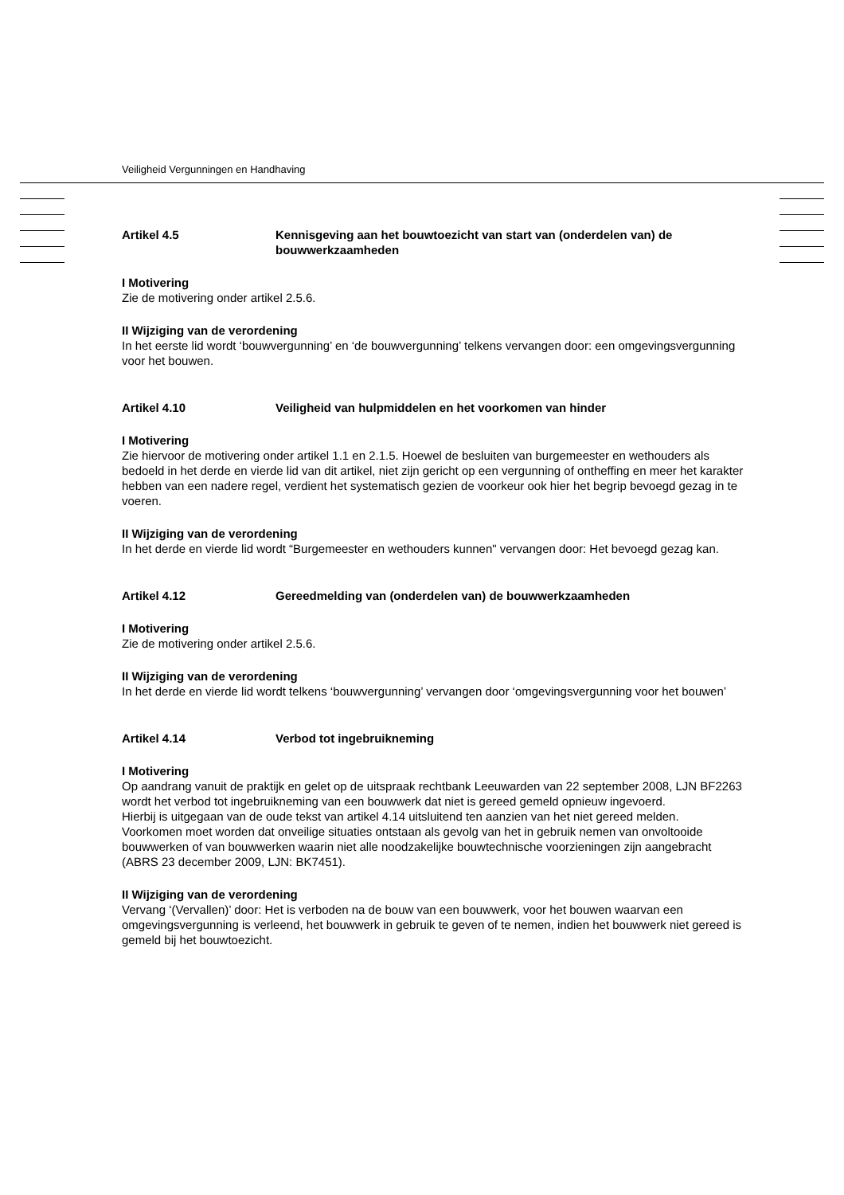Veiligheid Vergunningen en Handhaving
Artikel 4.5 Kennisgeving aan het bouwtoezicht van start van (onderdelen van) de bouwwerkzaamheden
I Motivering
Zie de motivering onder artikel 2.5.6.
II Wijziging van de verordening
In het eerste lid wordt ‘bouwvergunning’ en ‘de bouwvergunning’ telkens vervangen door: een omgevingsvergunning voor het bouwen.
Artikel 4.10 Veiligheid van hulpmiddelen en het voorkomen van hinder
I Motivering
Zie hiervoor de motivering onder artikel 1.1 en 2.1.5. Hoewel de besluiten van burgemeester en wethouders als bedoeld in het derde en vierde lid van dit artikel, niet zijn gericht op een vergunning of ontheffing en meer het karakter hebben van een nadere regel, verdient het systematisch gezien de voorkeur ook hier het begrip bevoegd gezag in te voeren.
II Wijziging van de verordening
In het derde en vierde lid wordt “Burgemeester en wethouders kunnen" vervangen door: Het bevoegd gezag kan.
Artikel 4.12 Gereedmelding van (onderdelen van) de bouwwerkzaamheden
I Motivering
Zie de motivering onder artikel 2.5.6.
II Wijziging van de verordening
In het derde en vierde lid wordt telkens ‘bouwvergunning’ vervangen door ‘omgevingsvergunning voor het bouwen’
Artikel 4.14 Verbod tot ingebruikneming
I Motivering
Op aandrang vanuit de praktijk en gelet op de uitspraak rechtbank Leeuwarden van 22 september 2008, LJN BF2263 wordt het verbod tot ingebruikneming van een bouwwerk dat niet is gereed gemeld opnieuw ingevoerd.
Hierbij is uitgegaan van de oude tekst van artikel 4.14 uitsluitend ten aanzien van het niet gereed melden.
Voorkomen moet worden dat onveilige situaties ontstaan als gevolg van het in gebruik nemen van onvoltooide bouwwerken of van bouwwerken waarin niet alle noodzakelijke bouwtechnische voorzieningen zijn aangebracht (ABRS 23 december 2009, LJN: BK7451).
II Wijziging van de verordening
Vervang ‘(Vervallen)’ door: Het is verboden na de bouw van een bouwwerk, voor het bouwen waarvan een omgevingsvergunning is verleend, het bouwwerk in gebruik te geven of te nemen, indien het bouwwerk niet gereed is gemeld bij het bouwtoezicht.